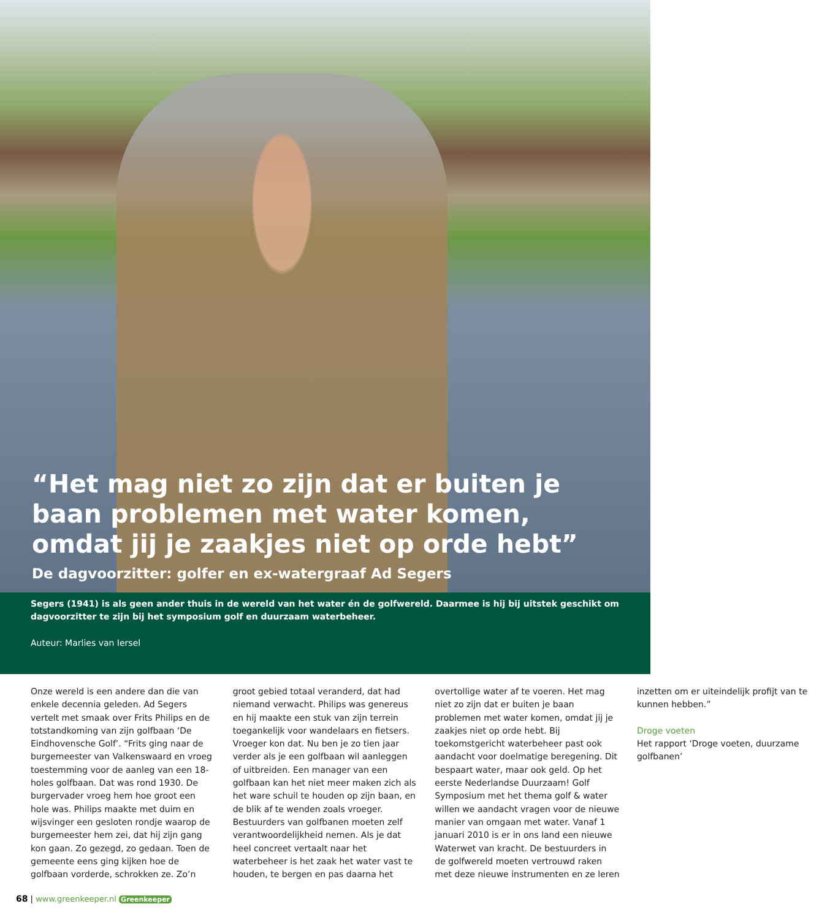“Het mag niet zo zijn dat er buiten je baan problemen met water komen, omdat jij je zaakjes niet op orde hebt”
De dagvoorzitter: golfer en ex-watergraaf Ad Segers
Segers (1941) is als geen ander thuis in de wereld van het water én de golfwereld. Daarmee is hij bij uitstek geschikt om dagvoorzitter te zijn bij het symposium golf en duurzaam waterbeheer.
Auteur: Marlies van Iersel
Onze wereld is een andere dan die van enkele decennia geleden. Ad Segers vertelt met smaak over Frits Philips en de totstandkoming van zijn golfbaan ‘De Eindhovensche Golf’. “Frits ging naar de burgemeester van Valkenswaard en vroeg toestemming voor de aanleg van een 18-holes golfbaan. Dat was rond 1930. De burgervader vroeg hem hoe groot een hole was. Philips maakte met duim en wijsvinger een gesloten rondje waarop de burgemeester hem zei, dat hij zijn gang kon gaan. Zo gezegd, zo gedaan. Toen de gemeente eens ging kijken hoe de golfbaan vorderde, schrokken ze. Zo’n groot gebied totaal veranderd, dat had niemand verwacht. Philips was genereus en hij maakte een stuk van zijn terrein toegankelijk voor wandelaars en fietsers. Vroeger kon dat. Nu ben je zo tien jaar verder als je een golfbaan wil aanleggen of uitbreiden. Een manager van een golfbaan kan het niet meer maken zich als het ware schuil te houden op zijn baan, en de blik af te wenden zoals vroeger. Bestuurders van golfbanen moeten zelf verantwoordelijkheid nemen. Als je dat heel concreet vertaalt naar het waterbeheer is het zaak het water vast te houden, te bergen en pas daarna het overtollige water af te voeren. Het mag niet zo zijn dat er buiten je baan problemen met water komen, omdat jij je zaakjes niet op orde hebt. Bij toekomstgericht waterbeheer past ook aandacht voor doelmatige beregening. Dit bespaart water, maar ook geld. Op het eerste Nederlandse Duurzaam! Golf Symposium met het thema golf & water willen we aandacht vragen voor de nieuwe manier van omgaan met water. Vanaf 1 januari 2010 is er in ons land een nieuwe Waterwet van kracht. De bestuurders in de golfwereld moeten vertrouwd raken met deze nieuwe instrumenten en ze leren inzetten om er uiteindelijk profijt van te kunnen hebben.”
Droge voeten
Het rapport ‘Droge voeten, duurzame golfbanen’
68 | www.greenkeeper.nl Greenkeeper